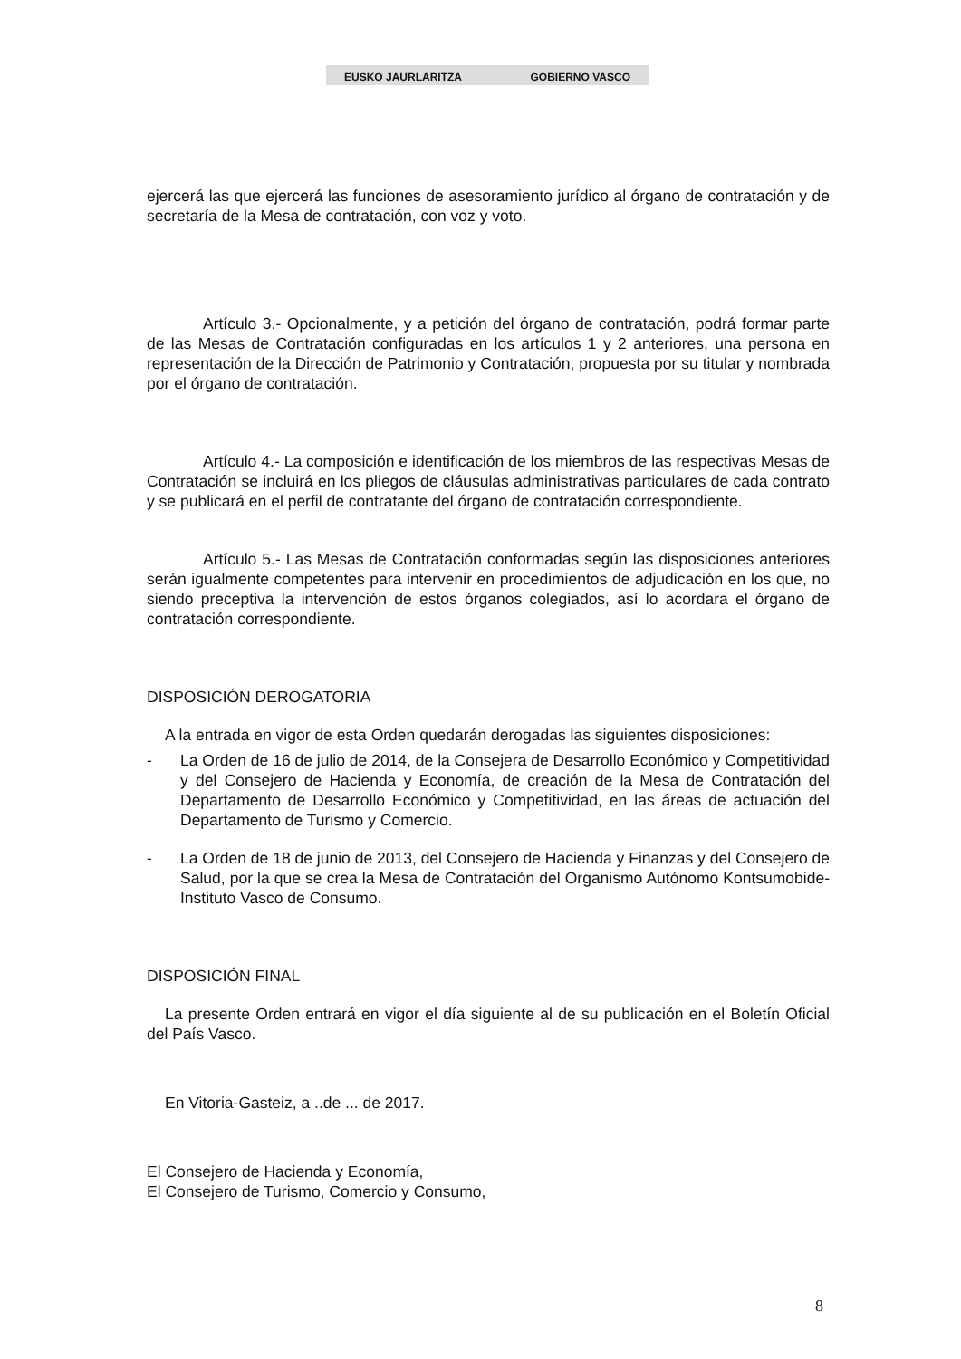EUSKO JAURLARITZA GOBIERNO VASCO
ejercerá las que ejercerá las funciones de asesoramiento jurídico al órgano de contratación y de secretaría de la Mesa de contratación, con voz y voto.
Artículo 3.- Opcionalmente, y a petición del órgano de contratación, podrá formar parte de las Mesas de Contratación configuradas en los artículos 1 y 2 anteriores, una persona en representación de la Dirección de Patrimonio y Contratación, propuesta por su titular y nombrada por el órgano de contratación.
Artículo 4.- La composición e identificación de los miembros de las respectivas Mesas de Contratación se incluirá en los pliegos de cláusulas administrativas particulares de cada contrato y se publicará en el perfil de contratante del órgano de contratación correspondiente.
Artículo 5.- Las Mesas de Contratación conformadas según las disposiciones anteriores serán igualmente competentes para intervenir en procedimientos de adjudicación en los que, no siendo preceptiva la intervención de estos órganos colegiados, así lo acordara el órgano de contratación correspondiente.
DISPOSICIÓN DEROGATORIA
A la entrada en vigor de esta Orden quedarán derogadas las siguientes disposiciones:
- La Orden de 16 de julio de 2014, de la Consejera de Desarrollo Económico y Competitividad y del Consejero de Hacienda y Economía, de creación de la Mesa de Contratación del Departamento de Desarrollo Económico y Competitividad, en las áreas de actuación del Departamento de Turismo y Comercio.
- La Orden de 18 de junio de 2013, del Consejero de Hacienda y Finanzas y del Consejero de Salud, por la que se crea la Mesa de Contratación del Organismo Autónomo Kontsumobide-Instituto Vasco de Consumo.
DISPOSICIÓN FINAL
La presente Orden entrará en vigor el día siguiente al de su publicación en el Boletín Oficial del País Vasco.
En Vitoria-Gasteiz, a ..de ... de 2017.
El Consejero de Hacienda y Economía,
El Consejero de Turismo, Comercio y Consumo,
8